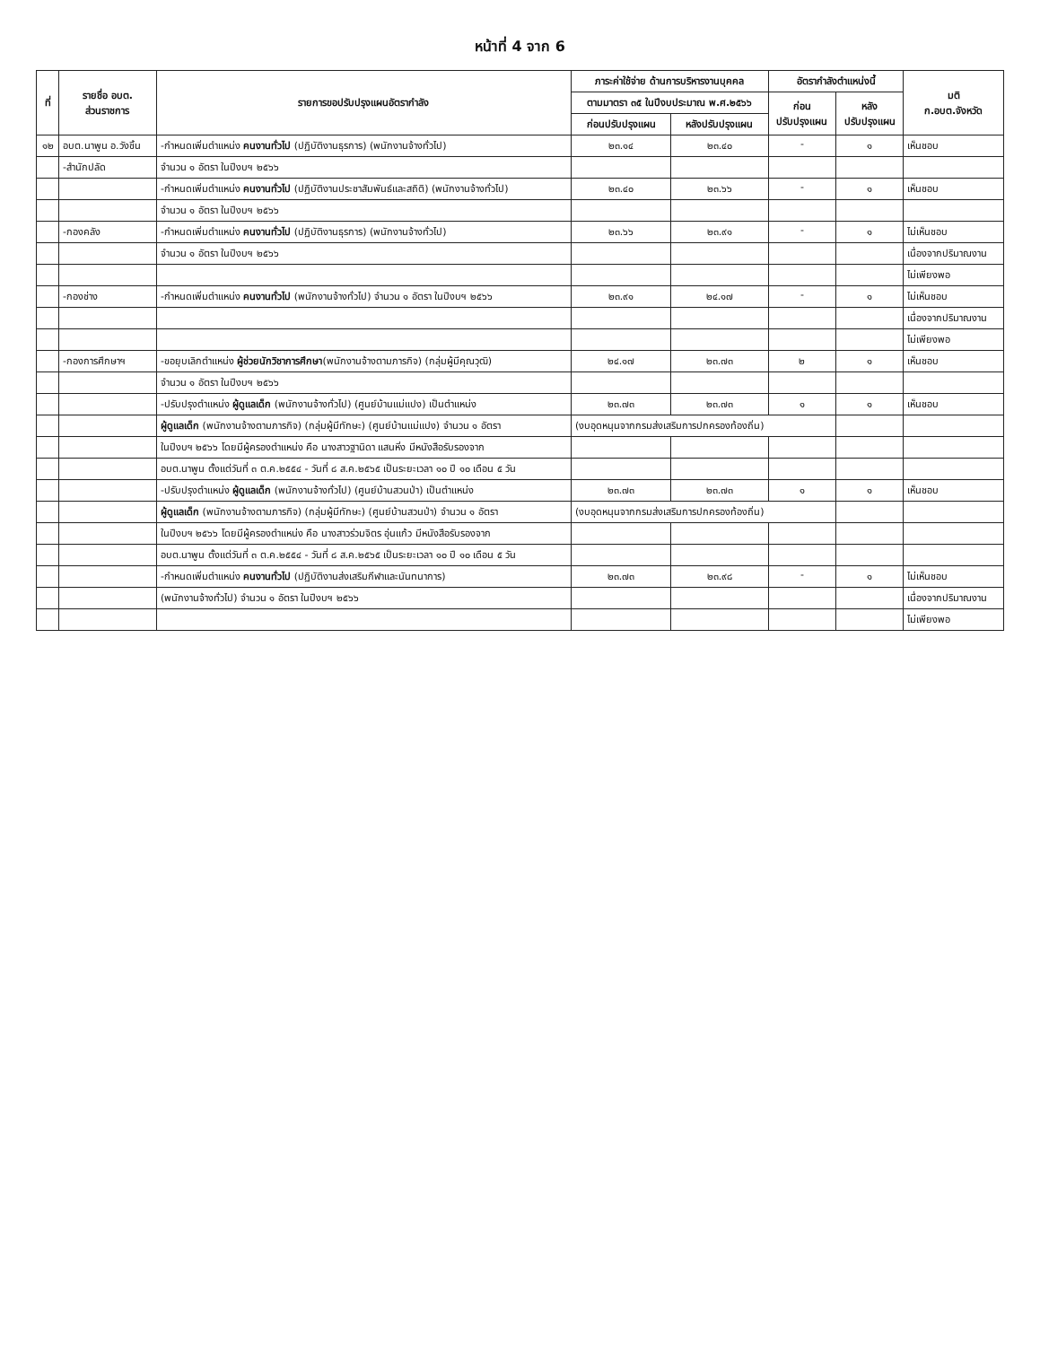หน้าที่ 4 จาก 6
| ที่ | รายชื่อ อบต. ส่วนราชการ | รายการขอปรับปรุงแผนอัตรากำลัง | ภาระค่าใช้จ่าย ด้านการบริหารงานบุคคล | | อัตรากำลังตำแหน่งนี้ | | มติ ก.อบต.จังหวัด |
| --- | --- | --- | --- | --- | --- | --- | --- |
| | | | ตามมาตรา ๓๕ ในปีงบประมาณ พ.ศ.๒๕๖๖ | | ก่อน ปรับปรุงแผน | หลัง ปรับปรุงแผน | |
| | | | ก่อนปรับปรุงแผน | หลังปรับปรุงแผน | | | |
| ๑๒ | อบต.นาพูน อ.วังชิ้น | -กำหนดเพิ่มตำแหน่ง คนงานทั่วไป (ปฏิบัติงานธุรการ) (พนักงานจ้างทั่วไป) | ๒๓.๑๔ | ๒๓.๔๐ | - | ๑ | เห็นชอบ |
| | -สำนักปลัด | จำนวน ๑ อัตรา ในปีงบฯ ๒๕๖๖ | | | | | |
| | | -กำหนดเพิ่มตำแหน่ง คนงานทั่วไป (ปฏิบัติงานประชาสัมพันธ์และสถิติ) (พนักงานจ้างทั่วไป) | ๒๓.๔๐ | ๒๓.๖๖ | - | ๑ | เห็นชอบ |
| | | จำนวน ๑ อัตรา ในปีงบฯ ๒๕๖๖ | | | | | |
| | -กองคลัง | -กำหนดเพิ่มตำแหน่ง คนงานทั่วไป (ปฏิบัติงานธุรการ) (พนักงานจ้างทั่วไป) | ๒๓.๖๖ | ๒๓.๙๑ | - | ๑ | ไม่เห็นชอบ |
| | | จำนวน ๑ อัตรา ในปีงบฯ ๒๕๖๖ | | | | | เนื่องจากปริมาณงาน |
| | | | | | | | ไม่เพียงพอ |
| | -กองช่าง | -กำหนดเพิ่มตำแหน่ง คนงานทั่วไป (พนักงานจ้างทั่วไป) จำนวน ๑ อัตรา ในปีงบฯ ๒๕๖๖ | ๒๓.๙๑ | ๒๔.๑๗ | - | ๑ | ไม่เห็นชอบ |
| | | | | | | | เนื่องจากปริมาณงาน |
| | | | | | | | ไม่เพียงพอ |
| | -กองการศึกษาฯ | -ขอยุบเลิกตำแหน่ง ผู้ช่วยนักวิชาการศึกษา (พนักงานจ้างตามภารกิจ) (กลุ่มผู้มีคุณวุฒิ) | ๒๔.๑๗ | ๒๓.๗๓ | ๒ | ๑ | เห็นชอบ |
| | | จำนวน ๑ อัตรา ในปีงบฯ ๒๕๖๖ | | | | | |
| | | -ปรับปรุงตำแหน่ง ผู้ดูแลเด็ก (พนักงานจ้างทั่วไป) (ศูนย์บ้านแม่แปง) เป็นตำแหน่ง | ๒๓.๗๓ | ๒๓.๗๓ | ๑ | ๑ | เห็นชอบ |
| | | ผู้ดูแลเด็ก (พนักงานจ้างตามภารกิจ) (กลุ่มผู้มีทักษะ) (ศูนย์บ้านแม่แปง) จำนวน ๑ อัตรา | (งบอุดหนุนจากกรมส่งเสริมการปกครองท้องถิ่น) | | | | |
| | | ในปีงบฯ ๒๕๖๖ โดยมีผู้ครองตำแหน่ง คือ นางสาวฐานิดา แสนหิ่ง มีหนังสือรับรองจาก | | | | | |
| | | อบต.นาพูน ตั้งแต่วันที่ ๓ ต.ค.๒๕๕๔ - วันที่ ๘ ส.ค.๒๕๖๕ เป็นระยะเวลา ๑๐ ปี ๑๐ เดือน ๕ วัน | | | | | |
| | | -ปรับปรุงตำแหน่ง ผู้ดูแลเด็ก (พนักงานจ้างทั่วไป) (ศูนย์บ้านสวนป่า) เป็นตำแหน่ง | ๒๓.๗๓ | ๒๓.๗๓ | ๑ | ๑ | เห็นชอบ |
| | | ผู้ดูแลเด็ก (พนักงานจ้างตามภารกิจ) (กลุ่มผู้มีทักษะ) (ศูนย์บ้านสวนป่า) จำนวน ๑ อัตรา | (งบอุดหนุนจากกรมส่งเสริมการปกครองท้องถิ่น) | | | | |
| | | ในปีงบฯ ๒๕๖๖ โดยมีผู้ครองตำแหน่ง คือ นางสาวร่วมจิตร อุ่นแก้ว มีหนังสือรับรองจาก | | | | | |
| | | อบต.นาพูน ตั้งแต่วันที่ ๓ ต.ค.๒๕๕๔ - วันที่ ๘ ส.ค.๒๕๖๕ เป็นระยะเวลา ๑๐ ปี ๑๐ เดือน ๕ วัน | | | | | |
| | | -กำหนดเพิ่มตำแหน่ง คนงานทั่วไป (ปฏิบัติงานส่งเสริมกีฬาและนันทนาการ) | ๒๓.๗๓ | ๒๓.๙๘ | - | ๑ | ไม่เห็นชอบ |
| | | (พนักงานจ้างทั่วไป) จำนวน ๑ อัตรา ในปีงบฯ ๒๕๖๖ | | | | | เนื่องจากปริมาณงาน |
| | | | | | | | ไม่เพียงพอ |